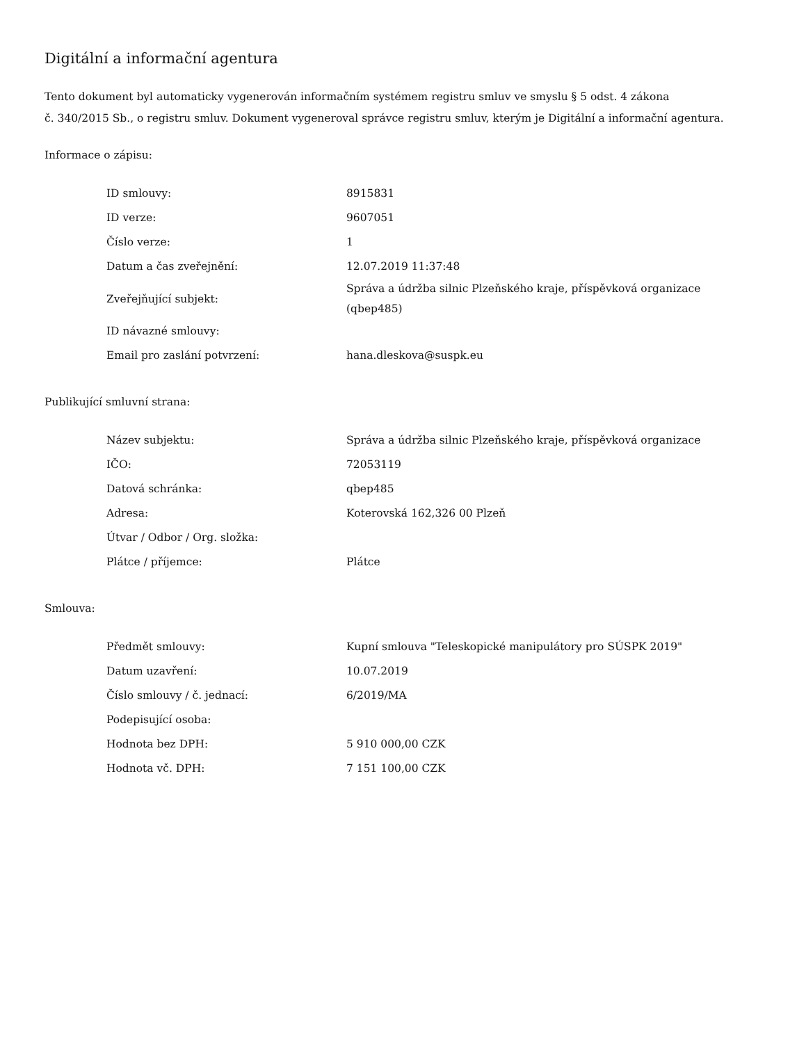Digitální a informační agentura
Tento dokument byl automaticky vygenerován informačním systémem registru smluv ve smyslu § 5 odst. 4 zákona
č. 340/2015 Sb., o registru smluv. Dokument vygeneroval správce registru smluv, kterým je Digitální a informační agentura.
Informace o zápisu:
| ID smlouvy: | 8915831 |
| ID verze: | 9607051 |
| Číslo verze: | 1 |
| Datum a čas zveřejnění: | 12.07.2019 11:37:48 |
| Zveřejňující subjekt: | Správa a údržba silnic Plzeňského kraje, příspěvková organizace (qbep485) |
| ID návazné smlouvy: | |
| Email pro zaslání potvrzení: | hana.dleskova@suspk.eu |
Publikující smluvní strana:
| Název subjektu: | Správa a údržba silnic Plzeňského kraje, příspěvková organizace |
| IČO: | 72053119 |
| Datová schránka: | qbep485 |
| Adresa: | Koterovská 162,326 00 Plzeň |
| Útvar / Odbor / Org. složka: | |
| Plátce / příjemce: | Plátce |
Smlouva:
| Předmět smlouvy: | Kupní smlouva "Teleskopické manipulátory pro SÚSPK 2019" |
| Datum uzavření: | 10.07.2019 |
| Číslo smlouvy / č. jednací: | 6/2019/MA |
| Podepisující osoba: | |
| Hodnota bez DPH: | 5 910 000,00 CZK |
| Hodnota vč. DPH: | 7 151 100,00 CZK |